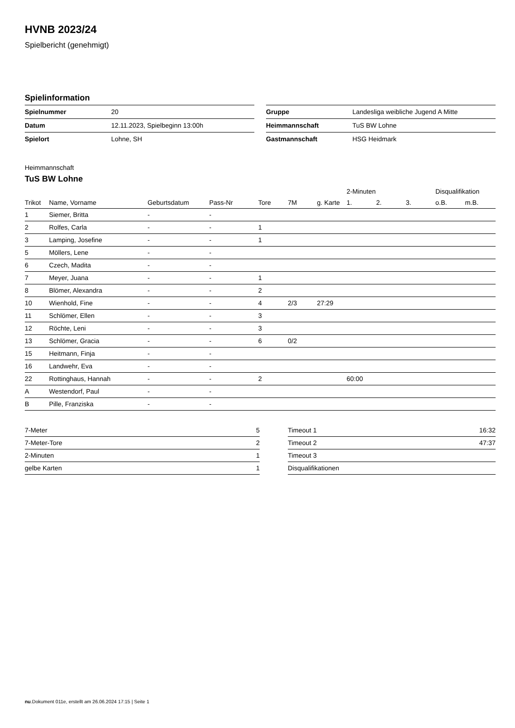HVNB 2023/24
Spielbericht (genehmigt)
Spielinformation
| Spielnummer | 20 |
| Datum | 12.11.2023, Spielbeginn 13:00h |
| Spielort | Lohne, SH |
| Gruppe | Landesliga weibliche Jugend A Mitte |
| Heimmannschaft | TuS BW Lohne |
| Gastmannschaft | HSG Heidmark |
Heimmannschaft
TuS BW Lohne
| | | | | | | | 2-Minuten | | | Disqualifikation | |
| --- | --- | --- | --- | --- | --- | --- | --- | --- | --- | --- | --- |
| Trikot | Name, Vorname | Geburtsdatum | Pass-Nr | Tore | 7M | g. Karte | 1. | 2. | 3. | o.B. | m.B. |
| 1 | Siemer, Britta | - | - | | | | | | | | |
| 2 | Rolfes, Carla | - | - | 1 | | | | | | | |
| 3 | Lamping, Josefine | - | - | 1 | | | | | | | |
| 5 | Möllers, Lene | - | - | | | | | | | | |
| 6 | Czech, Madita | - | - | | | | | | | | |
| 7 | Meyer, Juana | - | - | 1 | | | | | | | |
| 8 | Blömer, Alexandra | - | - | 2 | | | | | | | |
| 10 | Wienhold, Fine | - | - | 4 | 2/3 | 27:29 | | | | | |
| 11 | Schlömer, Ellen | - | - | 3 | | | | | | | |
| 12 | Röchte, Leni | - | - | 3 | | | | | | | |
| 13 | Schlömer, Gracia | - | - | 6 | 0/2 | | | | | | |
| 15 | Heitmann, Finja | - | - | | | | | | | | |
| 16 | Landwehr, Eva | - | - | | | | | | | | |
| 22 | Rottinghaus, Hannah | - | - | 2 | | | 60:00 | | | | |
| A | Westendorf, Paul | - | - | | | | | | | | |
| B | Pille, Franziska | - | - | | | | | | | | |
| 7-Meter | 5 |
| 7-Meter-Tore | 2 |
| 2-Minuten | 1 |
| gelbe Karten | 1 |
| Timeout 1 | 16:32 |
| Timeout 2 | 47:37 |
| Timeout 3 | |
| Disqualifikationen | |
nu.Dokument 011e, erstellt am 26.06.2024 17:15 | Seite 1